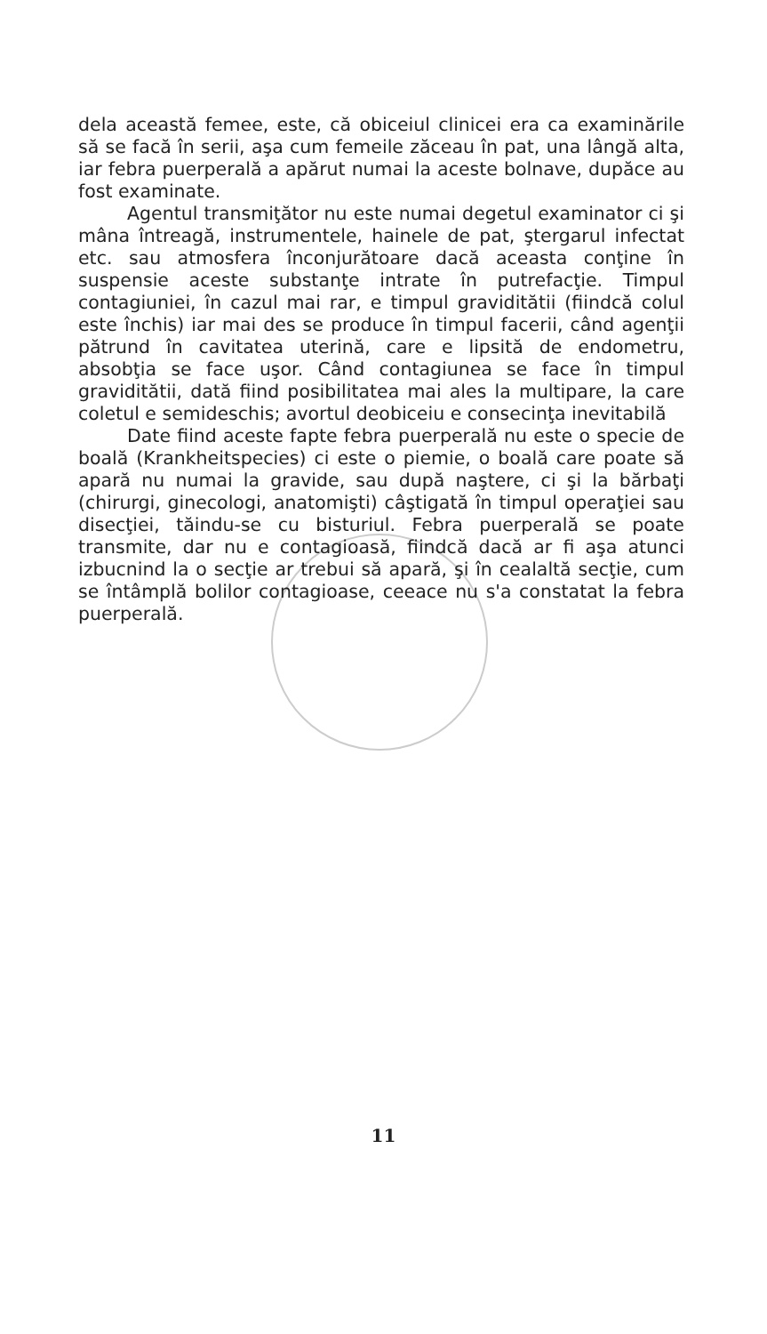dela această femee, este, că obiceiul clinicei era ca examinările să se facă în serii, aşa cum femeile zăceau în pat, una lângă alta, iar febra puerperală a apărut numai la aceste bolnave, dupăce au fost examinate.
Agentul transmiţător nu este numai degetul examinator ci şi mâna întreagă, instrumentele, hainele de pat, ştergarul infectat etc. sau atmosfera înconjurătoare dacă aceasta conţine în suspensie aceste substanţe intrate în putrefacţie. Timpul contagiuniei, în cazul mai rar, e timpul graviditătii (fiindcă colul este închis) iar mai des se produce în timpul facerii, când agenţii pătrund în cavitatea uterină, care e lipsită de endometru, absobţia se face uşor. Când contagiunea se face în timpul graviditătii, dată fiind posibilitatea mai ales la multipare, la care coletul e semideschis; avortul deobiceiu e consecinţa inevitabilă
Date fiind aceste fapte febra puerperală nu este o specie de boală (Krankheitspecies) ci este o piemie, o boală care poate să apară nu numai la gravide, sau după naştere, ci şi la bărbaţi (chirurgi, ginecologi, anatomişti) câştigată în timpul operaţiei sau disecţiei, tăindu-se cu bisturiul. Febra puerperală se poate transmite, dar nu e contagioasă, fiindcă dacă ar fi aşa atunci izbucnind la o secţie ar trebui să apară, şi în cealaltă secţie, cum se întâmplă bolilor contagioase, ceeace nu s'a constatat la febra puerperală.
11